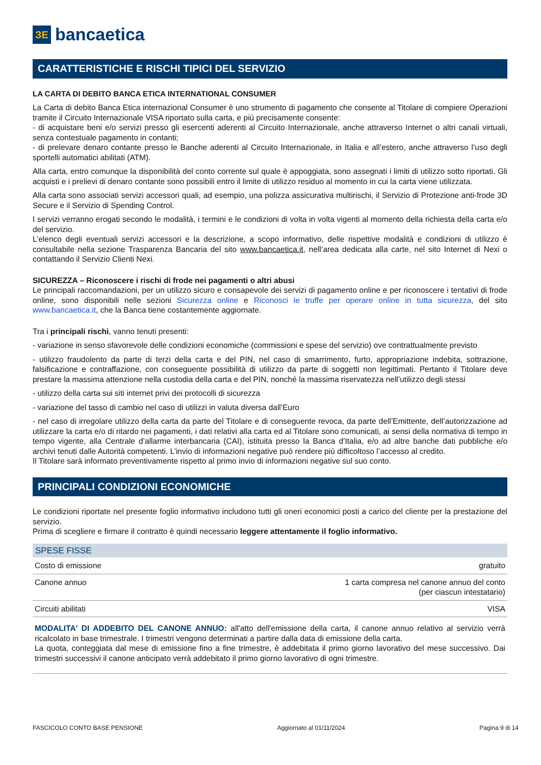ЗЕ
bancaetica
CARATTERISTICHE E RISCHI TIPICI DEL SERVIZIO
LA CARTA DI DEBITO BANCA ETICA INTERNATIONAL CONSUMER
La Carta di debito Banca Etica internazional Consumer è uno strumento di pagamento che consente al Titolare di compiere Operazioni tramite il Circuito Internazionale VISA riportato sulla carta, e più precisamente consente:
- di acquistare beni e/o servizi presso gli esercenti aderenti al Circuito Internazionale, anche attraverso Internet o altri canali virtuali, senza contestuale pagamento in contanti;
- di prelevare denaro contante presso le Banche aderenti al Circuito Internazionale, in Italia e all’estero, anche attraverso l’uso degli sportelli automatici abilitati (ATM).
Alla carta, entro comunque la disponibilità del conto corrente sul quale è appoggiata, sono assegnati i limiti di utilizzo sotto riportati. Gli acquisti e i prelievi di denaro contante sono possibili entro il limite di utilizzo residuo al momento in cui la carta viene utilizzata.
Alla carta sono associati servizi accessori quali, ad esempio, una polizza assicurativa multirischi, il Servizio di Protezione anti-frode 3D Secure e il Servizio di Spending Control.
I servizi verranno erogati secondo le modalità, i termini e le condizioni di volta in volta vigenti al momento della richiesta della carta e/o del servizio.
L’elenco degli eventuali servizi accessori e la descrizione, a scopo informativo, delle rispettive modalità e condizioni di utilizzo è consultabile nella sezione Trasparenza Bancaria del sito www.bancaetica.it, nell’area dedicata alla carte, nel sito Internet di Nexi o contattando il Servizio Clienti Nexi.
SICUREZZA – Riconoscere i rischi di frode nei pagamenti o altri abusi
Le principali raccomandazioni, per un utilizzo sicuro e consapevole dei servizi di pagamento online e per riconoscere i tentativi di frode online, sono disponibili nelle sezioni Sicurezza online e Riconosci le truffe per operare online in tutta sicurezza, del sito www.bancaetica.it, che la Banca tiene costantemente aggiornate.
Tra i principali rischi, vanno tenuti presenti:
- variazione in senso sfavorevole delle condizioni economiche (commissioni e spese del servizio) ove contrattualmente previsto
- utilizzo fraudolento da parte di terzi della carta e del PIN, nel caso di smarrimento, furto, appropriazione indebita, sottrazione, falsificazione e contraffazione, con conseguente possibilità di utilizzo da parte di soggetti non legittimati. Pertanto il Titolare deve prestare la massima attenzione nella custodia della carta e del PIN, nonché la massima riservatezza nell’utilizzo degli stessi
- utilizzo della carta sui siti internet privi dei protocolli di sicurezza
- variazione del tasso di cambio nel caso di utilizzi in valuta diversa dall’Euro
- nel caso di irregolare utilizzo della carta da parte del Titolare e di conseguente revoca, da parte dell’Emittente, dell’autorizzazione ad utilizzare la carta e/o di ritardo nei pagamenti, i dati relativi alla carta ed al Titolare sono comunicati, ai sensi della normativa di tempo in tempo vigente, alla Centrale d’allarme interbancaria (CAI), istituita presso la Banca d’Italia, e/o ad altre banche dati pubbliche e/o archivi tenuti dalle Autorità competenti. L’invio di informazioni negative può rendere più difficoltoso l’accesso al credito.
Il Titolare sarà informato preventivamente rispetto al primo invio di informazioni negative sul suo conto.
PRINCIPALI CONDIZIONI ECONOMICHE
Le condizioni riportate nel presente foglio informativo includono tutti gli oneri economici posti a carico del cliente per la prestazione del servizio.
Prima di scegliere e firmare il contratto è quindi necessario leggere attentamente il foglio informativo.
| SPESE FISSE | |
| --- | --- |
| Costo di emissione | gratuito |
| Canone annuo | 1 carta compresa nel canone annuo del conto (per ciascun intestatario) |
| Circuiti abilitati | VISA |
MODALITA' DI ADDEBITO DEL CANONE ANNUO: all'atto dell'emissione della carta, il canone annuo relativo al servizio verrà ricalcolato in base trimestrale. I trimestri vengono determinati a partire dalla data di emissione della carta.
La quota, conteggiata dal mese di emissione fino a fine trimestre, è addebitata il primo giorno lavorativo del mese successivo. Dai trimestri successivi il canone anticipato verrà addebitato il primo giorno lavorativo di ogni trimestre.
FASCICOLO CONTO BASE PENSIONE Aggiornato al 01/11/2024 Pagina 9 di 14